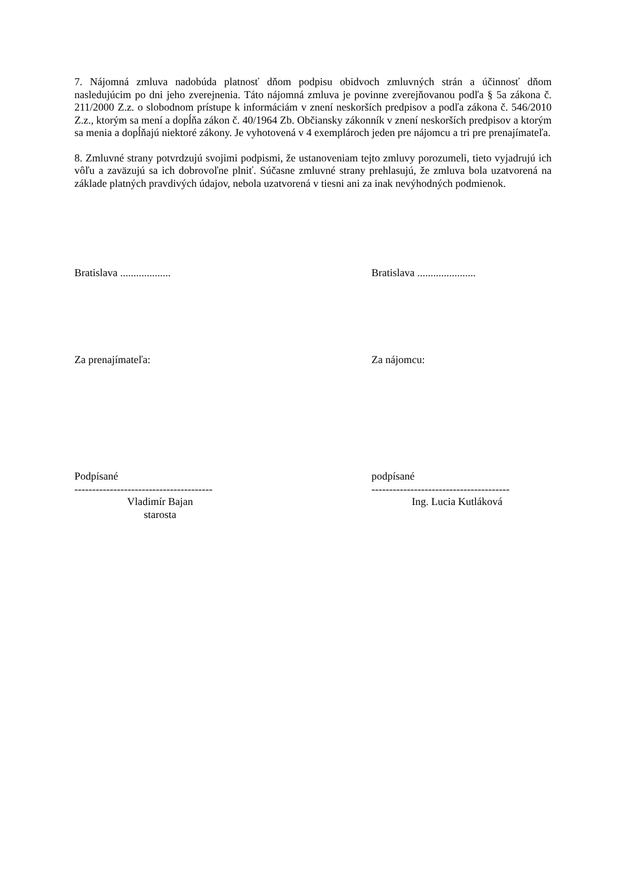7. Nájomná zmluva nadobúda platnosť dňom podpisu obidvoch zmluvných strán a účinnosť dňom nasledujúcim po dni jeho zverejnenia. Táto nájomná zmluva je povinne zverejňovanou podľa § 5a zákona č. 211/2000 Z.z. o slobodnom prístupe k informáciám v znení neskorších predpisov a podľa zákona č. 546/2010 Z.z., ktorým sa mení a dopĺňa zákon č. 40/1964 Zb. Občiansky zákonník v znení neskorších predpisov a ktorým sa menia a dopĺňajú niektoré zákony. Je vyhotovená v 4 exemplároch jeden pre nájomcu a tri pre prenajímateľa.
8. Zmluvné strany potvrdzujú svojimi podpismi, že ustanoveniam tejto zmluvy porozumeli, tieto vyjadrujú ich vôľu a zaväzujú sa ich dobrovoľne plniť. Súčasne zmluvné strany prehlasujú, že zmluva bola uzatvorená na základe platných pravdivých údajov, nebola uzatvorená v tiesni ani za inak nevýhodných podmienok.
Bratislava ................... Bratislava ......................
Za prenajímateľa: Za nájomcu:
Podpísané
---------------------------------------
Vladimír Bajan
starosta
podpísané
---------------------------------------
Ing. Lucia Kutláková